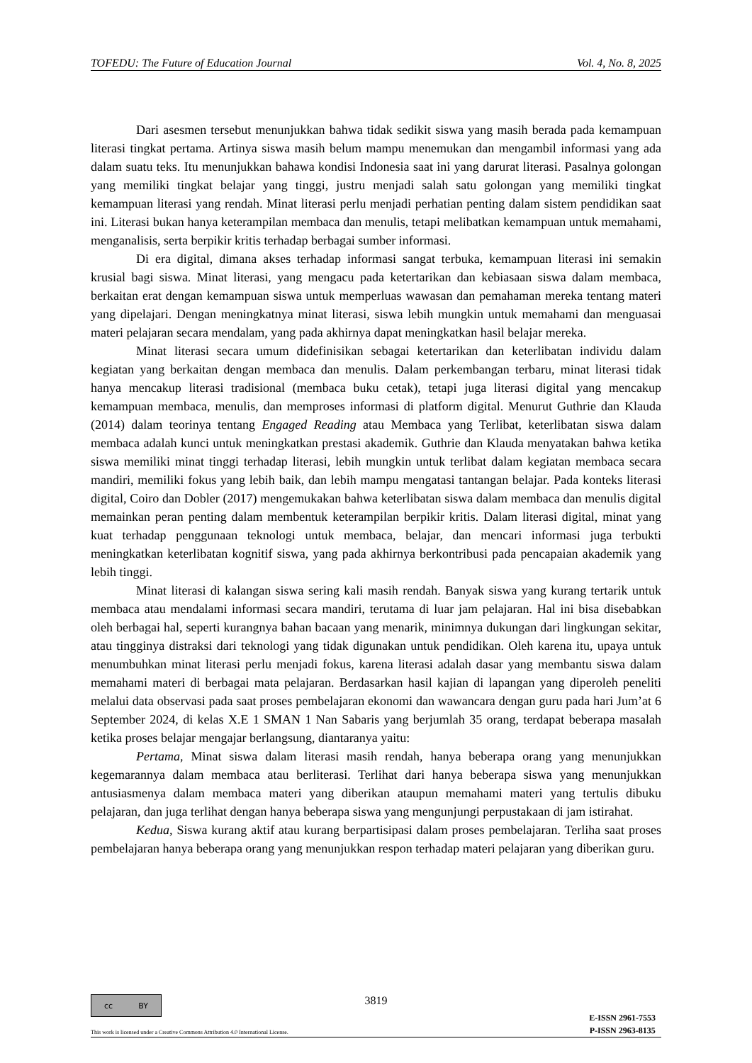TOFEDU: The Future of Education Journal Vol. 4, No. 8, 2025
Dari asesmen tersebut menunjukkan bahwa tidak sedikit siswa yang masih berada pada kemampuan literasi tingkat pertama. Artinya siswa masih belum mampu menemukan dan mengambil informasi yang ada dalam suatu teks. Itu menunjukkan bahawa kondisi Indonesia saat ini yang darurat literasi. Pasalnya golongan yang memiliki tingkat belajar yang tinggi, justru menjadi salah satu golongan yang memiliki tingkat kemampuan literasi yang rendah. Minat literasi perlu menjadi perhatian penting dalam sistem pendidikan saat ini. Literasi bukan hanya keterampilan membaca dan menulis, tetapi melibatkan kemampuan untuk memahami, menganalisis, serta berpikir kritis terhadap berbagai sumber informasi.
Di era digital, dimana akses terhadap informasi sangat terbuka, kemampuan literasi ini semakin krusial bagi siswa. Minat literasi, yang mengacu pada ketertarikan dan kebiasaan siswa dalam membaca, berkaitan erat dengan kemampuan siswa untuk memperluas wawasan dan pemahaman mereka tentang materi yang dipelajari. Dengan meningkatnya minat literasi, siswa lebih mungkin untuk memahami dan menguasai materi pelajaran secara mendalam, yang pada akhirnya dapat meningkatkan hasil belajar mereka.
Minat literasi secara umum didefinisikan sebagai ketertarikan dan keterlibatan individu dalam kegiatan yang berkaitan dengan membaca dan menulis. Dalam perkembangan terbaru, minat literasi tidak hanya mencakup literasi tradisional (membaca buku cetak), tetapi juga literasi digital yang mencakup kemampuan membaca, menulis, dan memproses informasi di platform digital. Menurut Guthrie dan Klauda (2014) dalam teorinya tentang Engaged Reading atau Membaca yang Terlibat, keterlibatan siswa dalam membaca adalah kunci untuk meningkatkan prestasi akademik. Guthrie dan Klauda menyatakan bahwa ketika siswa memiliki minat tinggi terhadap literasi, lebih mungkin untuk terlibat dalam kegiatan membaca secara mandiri, memiliki fokus yang lebih baik, dan lebih mampu mengatasi tantangan belajar. Pada konteks literasi digital, Coiro dan Dobler (2017) mengemukakan bahwa keterlibatan siswa dalam membaca dan menulis digital memainkan peran penting dalam membentuk keterampilan berpikir kritis. Dalam literasi digital, minat yang kuat terhadap penggunaan teknologi untuk membaca, belajar, dan mencari informasi juga terbukti meningkatkan keterlibatan kognitif siswa, yang pada akhirnya berkontribusi pada pencapaian akademik yang lebih tinggi.
Minat literasi di kalangan siswa sering kali masih rendah. Banyak siswa yang kurang tertarik untuk membaca atau mendalami informasi secara mandiri, terutama di luar jam pelajaran. Hal ini bisa disebabkan oleh berbagai hal, seperti kurangnya bahan bacaan yang menarik, minimnya dukungan dari lingkungan sekitar, atau tingginya distraksi dari teknologi yang tidak digunakan untuk pendidikan. Oleh karena itu, upaya untuk menumbuhkan minat literasi perlu menjadi fokus, karena literasi adalah dasar yang membantu siswa dalam memahami materi di berbagai mata pelajaran. Berdasarkan hasil kajian di lapangan yang diperoleh peneliti melalui data observasi pada saat proses pembelajaran ekonomi dan wawancara dengan guru pada hari Jum’at 6 September 2024, di kelas X.E 1 SMAN 1 Nan Sabaris yang berjumlah 35 orang, terdapat beberapa masalah ketika proses belajar mengajar berlangsung, diantaranya yaitu:
Pertama, Minat siswa dalam literasi masih rendah, hanya beberapa orang yang menunjukkan kegemarannya dalam membaca atau berliterasi. Terlihat dari hanya beberapa siswa yang menunjukkan antusiasmenya dalam membaca materi yang diberikan ataupun memahami materi yang tertulis dibuku pelajaran, dan juga terlihat dengan hanya beberapa siswa yang mengunjungi perpustakaan di jam istirahat.
Kedua, Siswa kurang aktif atau kurang berpartisipasi dalam proses pembelajaran. Terliha saat proses pembelajaran hanya beberapa orang yang menunjukkan respon terhadap materi pelajaran yang diberikan guru.
cc BY
3819
E-ISSN 2961-7553
P-ISSN 2963-8135
This work is licensed under a Creative Commons Attribution 4.0 International License.